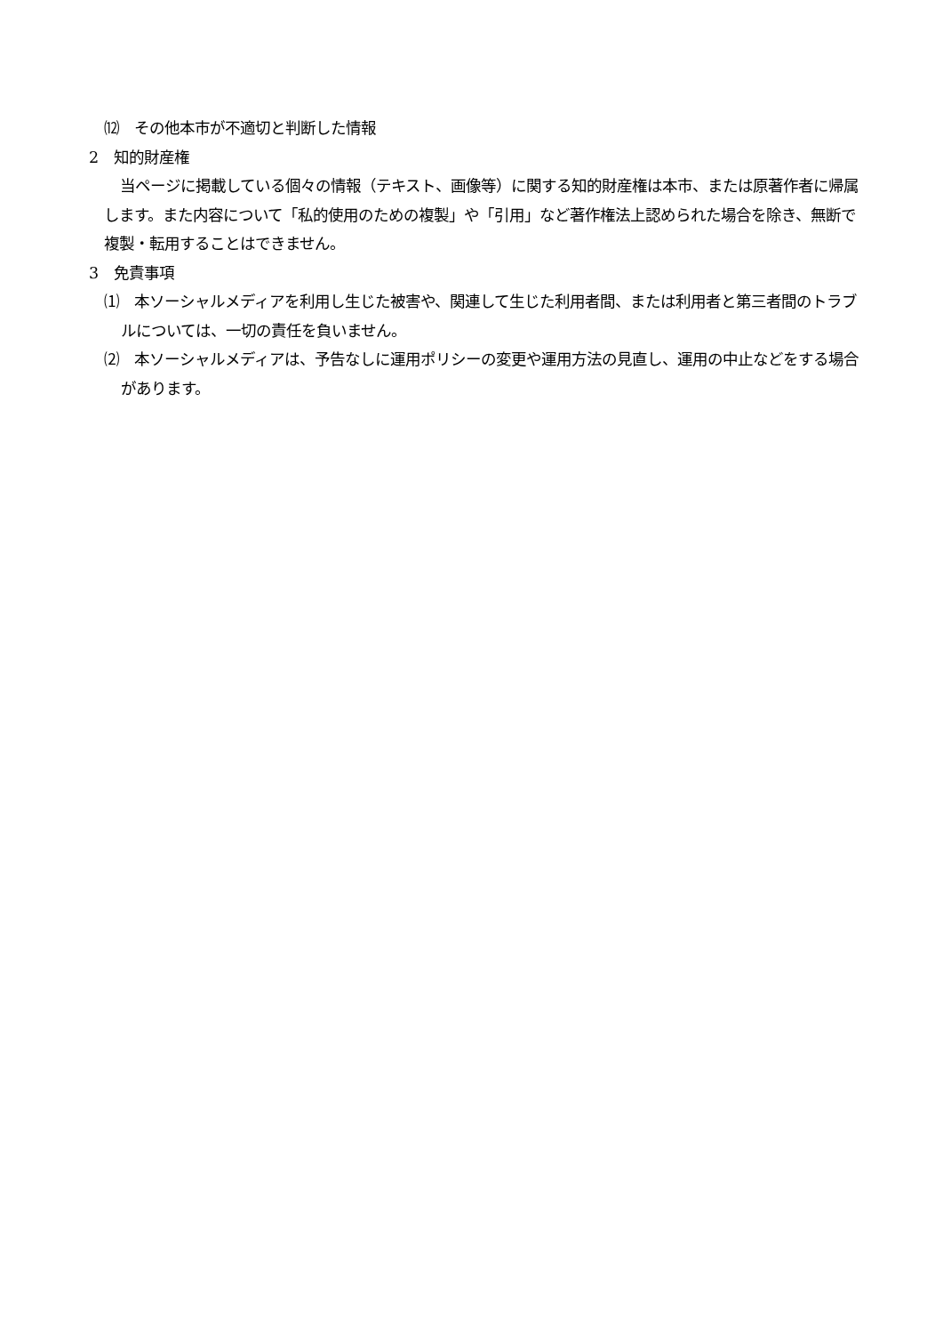⑿　その他本市が不適切と判断した情報
2　知的財産権
当ページに掲載している個々の情報（テキスト、画像等）に関する知的財産権は本市、または原著作者に帰属します。また内容について「私的使用のための複製」や「引用」など著作権法上認められた場合を除き、無断で複製・転用することはできません。
3　免責事項
⑴　本ソーシャルメディアを利用し生じた被害や、関連して生じた利用者間、または利用者と第三者間のトラブルについては、一切の責任を負いません。
⑵　本ソーシャルメディアは、予告なしに運用ポリシーの変更や運用方法の見直し、運用の中止などをする場合があります。